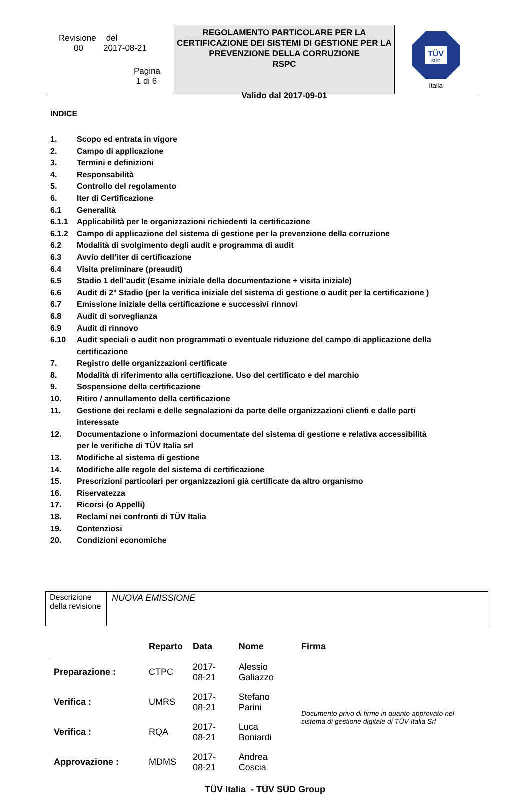Revisione del
00 2017-08-21
Pagina
1 di 6
REGOLAMENTO PARTICOLARE PER LA CERTIFICAZIONE DEI SISTEMI DI GESTIONE PER LA PREVENZIONE DELLA CORRUZIONE
RSPC
Valido dal 2017-09-01
TÜV
SÜD
Italia
INDICE
| 1. | Scopo ed entrata in vigore |
| 2. | Campo di applicazione |
| 3. | Termini e definizioni |
| 4. | Responsabilità |
| 5. | Controllo del regolamento |
| 6. | Iter di Certificazione |
| 6.1 | Generalità |
| 6.1.1 | Applicabilità per le organizzazioni richiedenti la certificazione |
| 6.1.2 | Campo di applicazione del sistema di gestione per la prevenzione della corruzione |
| 6.2 | Modalità di svolgimento degli audit e programma di audit |
| 6.3 | Avvio dell’iter di certificazione |
| 6.4 | Visita preliminare (preaudit) |
| 6.5 | Stadio 1 dell’audit (Esame iniziale della documentazione + visita iniziale) |
| 6.6 | Audit di 2° Stadio (per la verifica iniziale del sistema di gestione o audit per la certificazione ) |
| 6.7 | Emissione iniziale della certificazione e successivi rinnovi |
| 6.8 | Audit di sorveglianza |
| 6.9 | Audit di rinnovo |
| 6.10 | Audit speciali o audit non programmati o eventuale riduzione del campo di applicazione della certificazione |
| 7. | Registro delle organizzazioni certificate |
| 8. | Modalità di riferimento alla certificazione. Uso del certificato e del marchio |
| 9. | Sospensione della certificazione |
| 10. | Ritiro / annullamento della certificazione |
| 11. | Gestione dei reclami e delle segnalazioni da parte delle organizzazioni clienti e dalle parti interessate |
| 12. | Documentazione o informazioni documentate del sistema di gestione e relativa accessibilità per le verifiche di TÜV Italia srl |
| 13. | Modifiche al sistema di gestione |
| 14. | Modifiche alle regole del sistema di certificazione |
| 15. | Prescrizioni particolari per organizzazioni già certificate da altro organismo |
| 16. | Riservatezza |
| 17. | Ricorsi (o Appelli) |
| 18. | Reclami nei confronti di TÜV Italia |
| 19. | Contenziosi |
| 20. | Condizioni economiche |
| Descrizione della revisione | NUOVA EMISSIONE |
| | Reparto | Data | Nome | Firma |
| --- | --- | --- | --- | --- |
| Preparazione : | CTPC | 2017-08-21 | Alessio Galiazzo | Documento privo di firme in quanto approvato nel sistema di gestione digitale di TÜV Italia Srl |
| Verifica : | UMRS | 2017-08-21 | Stefano Parini | |
| Verifica : | RQA | 2017-08-21 | Luca Boniardi | |
| Approvazione : | MDMS | 2017-08-21 | Andrea Coscia | |
TÜV Italia - TÜV SÜD Group